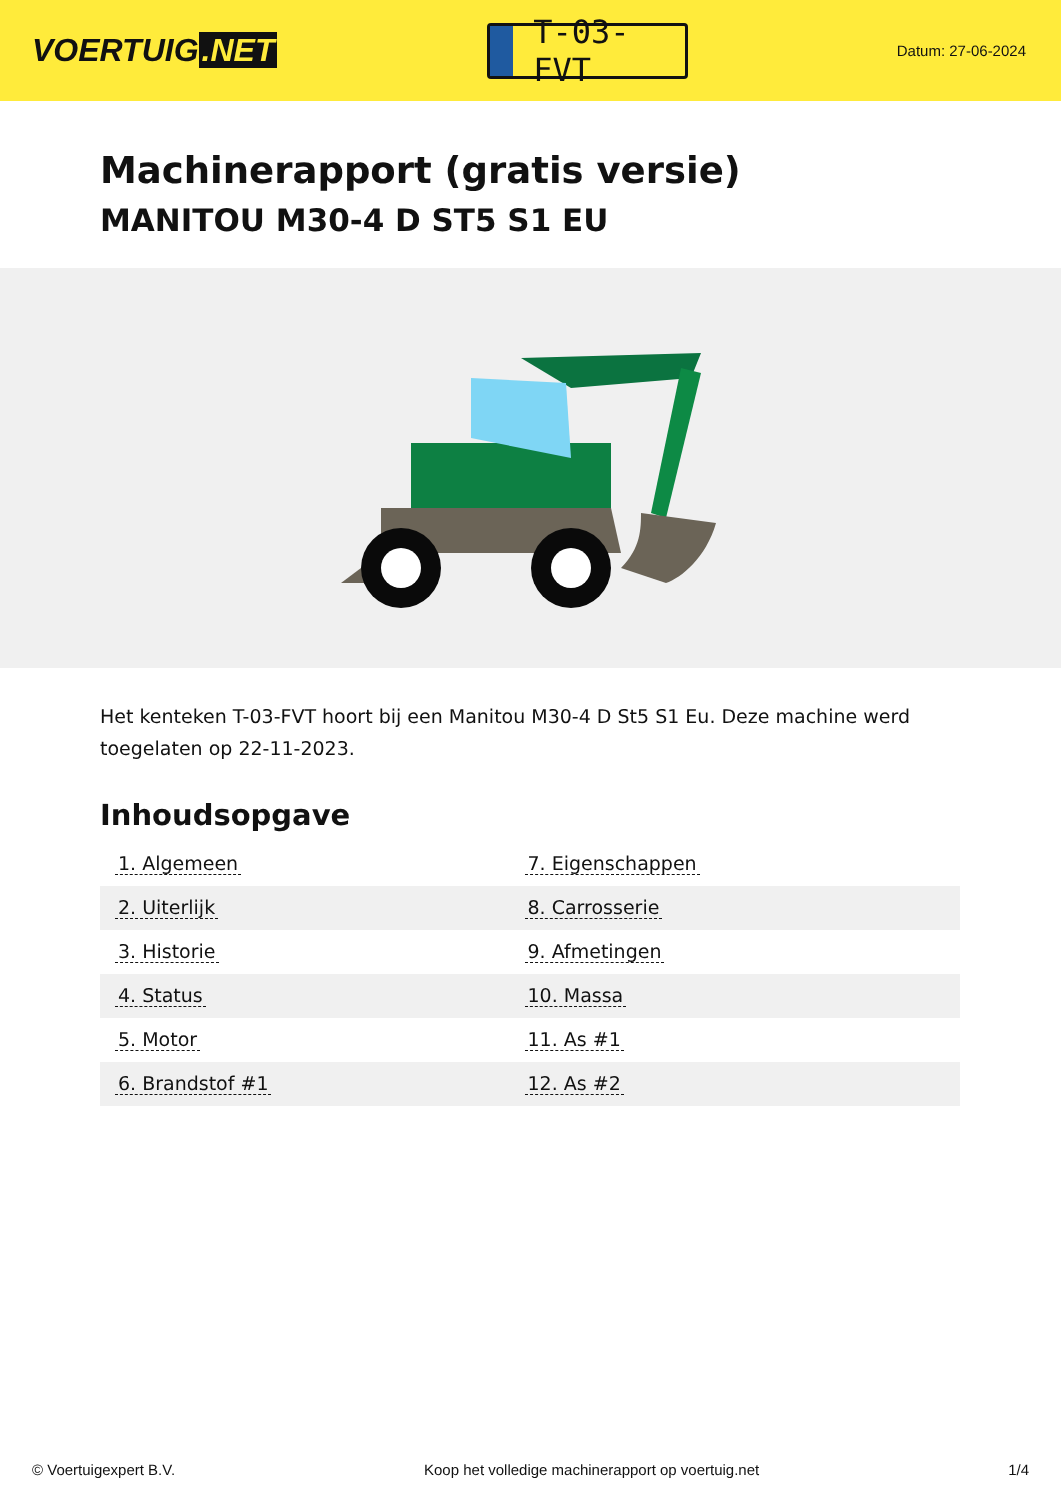VOERTUIG.NET
T-03-FVT
Datum: 27-06-2024
Machinerapport (gratis versie)
MANITOU M30-4 D ST5 S1 EU
Het kenteken T-03-FVT hoort bij een Manitou M30-4 D St5 S1 Eu. Deze machine werd toegelaten op 22-11-2023.
Inhoudsopgave
| 1. Algemeen | 7. Eigenschappen |
| 2. Uiterlijk | 8. Carrosserie |
| 3. Historie | 9. Afmetingen |
| 4. Status | 10. Massa |
| 5. Motor | 11. As #1 |
| 6. Brandstof #1 | 12. As #2 |
© Voertuigexpert B.V. Koop het volledige machinerapport op voertuig.net 1/4